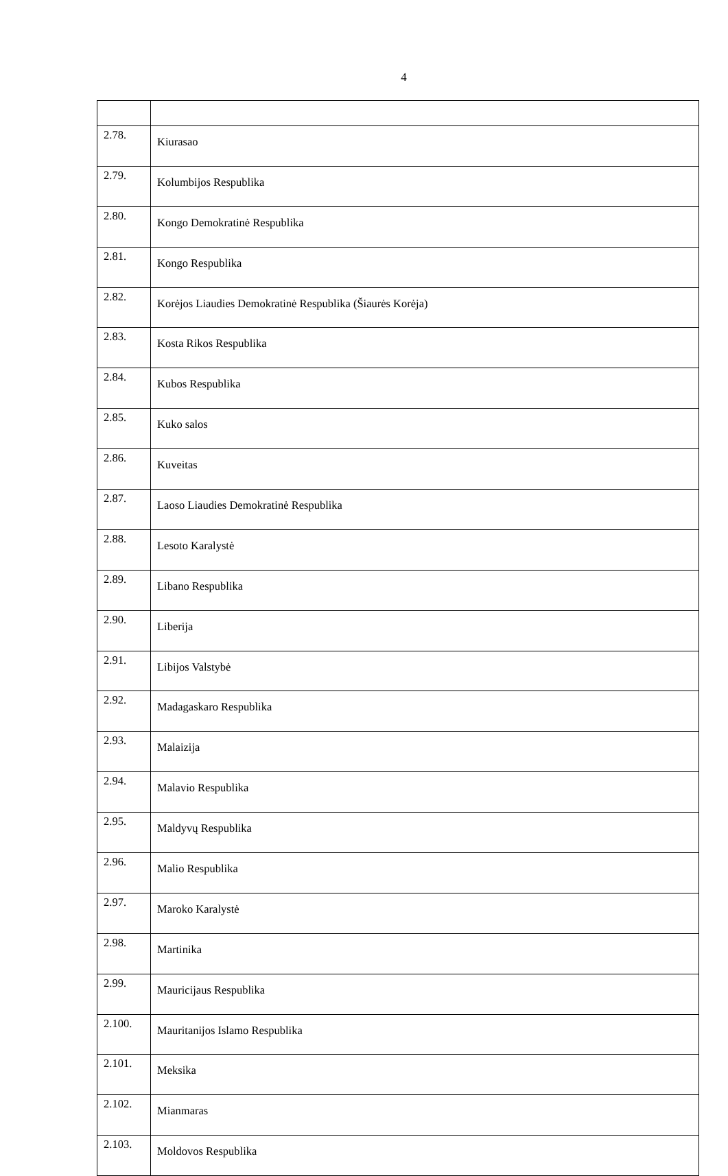4
| 2.78. | Kiurasao |
| 2.79. | Kolumbijos Respublika |
| 2.80. | Kongo Demokratinė Respublika |
| 2.81. | Kongo Respublika |
| 2.82. | Korėjos Liaudies Demokratinė Respublika (Šiaurės Korėja) |
| 2.83. | Kosta Rikos Respublika |
| 2.84. | Kubos Respublika |
| 2.85. | Kuko salos |
| 2.86. | Kuveitas |
| 2.87. | Laoso Liaudies Demokratinė Respublika |
| 2.88. | Lesoto Karalystė |
| 2.89. | Libano Respublika |
| 2.90. | Liberija |
| 2.91. | Libijos Valstybė |
| 2.92. | Madagaskaro Respublika |
| 2.93. | Malaizija |
| 2.94. | Malavio Respublika |
| 2.95. | Maldyvų Respublika |
| 2.96. | Malio Respublika |
| 2.97. | Maroko Karalystė |
| 2.98. | Martinika |
| 2.99. | Mauricijaus Respublika |
| 2.100. | Mauritanijos Islamo Respublika |
| 2.101. | Meksika |
| 2.102. | Mianmaras |
| 2.103. | Moldovos Respublika |